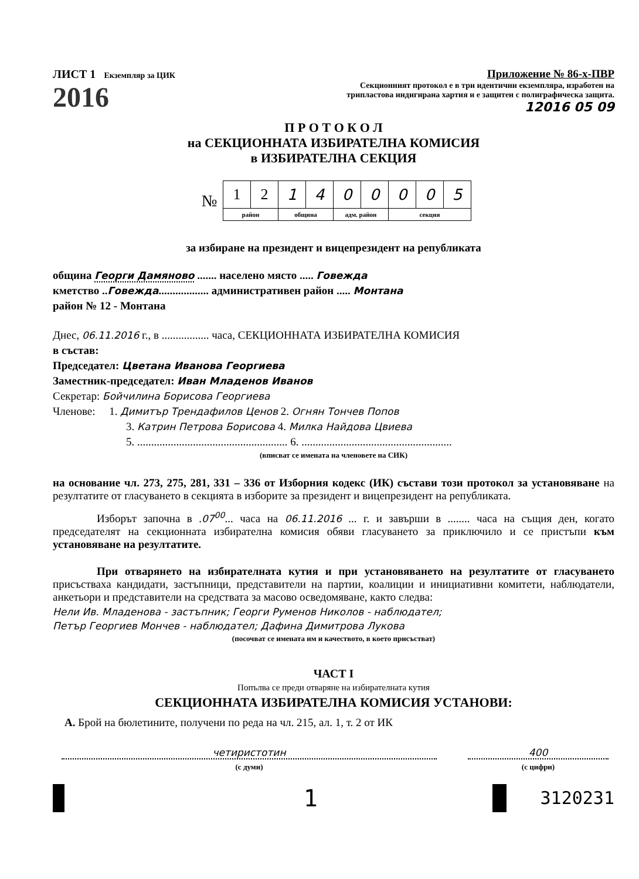ЛИСТ 1 Екземпляр за ЦИК
Приложение № 86-х-ПВР
2016
Секционният протокол е в три идентични екземпляра, изработен на трипластова индигирана хартия и е защитен с полиграфическа защита.
12016 05 09
П Р О Т О К О Л
на СЕКЦИОННАТА ИЗБИРАТЕЛНА КОМИСИЯ
в ИЗБИРАТЕЛНА СЕКЦИЯ
| № | 1 | 2 | 1 | 4 | 0 | 0 | 0 | 0 | 5 |
| | район | | община | | адм. район | | секция | | |
за избиране на президент и вицепрезидент на републиката
община Георги Дамяново ....... населено място ..... Говежда
кметство ..Говежда.................. административен район ..... Монтана
район № 12 - Монтана
Днес, 06.11.2016 г., в ................. часа, СЕКЦИОННАТА ИЗБИРАТЕЛНА КОМИСИЯ
в състав:
Председател: Цветана Иванова Георгиева
Заместник-председател: Иван Младенов Иванов
Секретар: Бойчилина Борисова Георгиева
Членове: 1. Димитър Трендафилов Ценов 2. Огнян Тончев Попов
3. Катрин Петрова Борисова 4. Милка Найдова Цвиева
5. ...................................................... 6. ......................................................
(вписват се имената на членовете на СИК)
на основание чл. 273, 275, 281, 331 – 336 от Изборния кодекс (ИК) състави този протокол за установяване на резултатите от гласуването в секцията в изборите за президент и вицепрезидент на републиката.
Изборът започна в .07<sup>00</sup>... часа на 06.11.2016 ... г. и завърши в ........ часа на същия ден, когато председателят на секционната избирателна комисия обяви гласуването за приключило и се пристъпи към установяване на резултатите.
При отварянето на избирателната кутия и при установяването на резултатите от гласуването присъстваха кандидати, застъпници, представители на партии, коалиции и инициативни комитети, наблюдатели, анкетьори и представители на средствата за масово осведомяване, както следва:
Нели Ив. Младенова - застъпник; Георги Руменов Николов - наблюдател;
Петър Георгиев Мончев - наблюдател; Дафина Димитрова Лукова
(посочват се имената им и качеството, в което присъстват)
ЧАСТ I
Попълва се преди отваряне на избирателната кутия
СЕКЦИОННАТА ИЗБИРАТЕЛНА КОМИСИЯ УСТАНОВИ:
А. Брой на бюлетините, получени по реда на чл. 215, ал. 1, т. 2 от ИК
четиристотин
(с думи)
400
(с цифри)
1
3120231